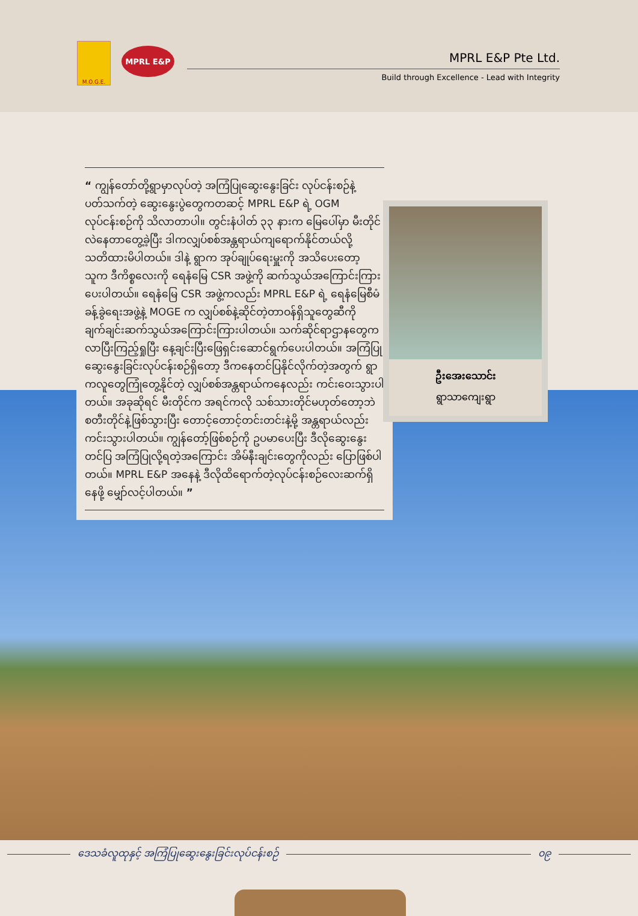M.O.G.E.
MPRL E&P
MPRL E&P Pte Ltd.
Build through Excellence - Lead with Integrity
“ ကျွန်တော်တို့ရွာမှာလုပ်တဲ့ အကြံပြုဆွေးနွေးခြင်း လုပ်ငန်းစဉ်နဲ့ပတ်သက်တဲ့ ဆွေးနွေးပွဲတွေကတဆင့် MPRL E&P ရဲ့ OGM လုပ်ငန်းစဉ်ကို သိလာတာပါ။ တွင်းနံပါတ် ၃၃ နားက မြေပေါ်မှာ မီးတိုင်လဲနေတာတွေ့ခဲ့ပြီး ဒါကလျှပ်စစ်အန္တရာယ်ကျရောက်နိုင်တယ်လို့ သတိထားမိပါတယ်။ ဒါနဲ့ ရွာက အုပ်ချုပ်ရေးမှူးကို အသိပေးတော့ သူက ဒီကိစ္စလေးကို ရေနံမြေ CSR အဖွဲ့ကို ဆက်သွယ်အကြောင်းကြားပေးပါတယ်။ ရေနံမြေ CSR အဖွဲ့ကလည်း MPRL E&P ရဲ့ ရေနံမြေစီမံခန့်ခွဲရေးအဖွဲ့နဲ့ MOGE က လျှပ်စစ်နဲ့ဆိုင်တဲ့တာဝန်ရှိသူတွေဆီကို ချက်ချင်းဆက်သွယ်အကြောင်းကြားပါတယ်။ သက်ဆိုင်ရာဌာနတွေက လာပြီးကြည့်ရှုပြီး နေ့ချင်းပြီးဖြေရှင်းဆောင်ရွက်ပေးပါတယ်။ အကြံပြုဆွေးနွေးခြင်းလုပ်ငန်းစဉ်ရှိတော့ ဒီကနေတင်ပြနိုင်လိုက်တဲ့အတွက် ရွာကလူတွေကြုံတွေ့နိုင်တဲ့ လျှပ်စစ်အန္တရာယ်ကနေလည်း ကင်းဝေးသွားပါတယ်။ အခုဆိုရင် မီးတိုင်က အရင်ကလို သစ်သားတိုင်မဟုတ်တော့ဘဲ စတီးတိုင်နဲ့ဖြစ်သွားပြီး တောင့်တောင့်တင်းတင်းနဲ့မို့ အန္တရာယ်လည်းကင်းသွားပါတယ်။ ကျွန်တော့်ဖြစ်စဉ်ကို ဥပမာပေးပြီး ဒီလိုဆွေးနွေးတင်ပြ အကြံပြုလို့ရတဲ့အကြောင်း အိမ်နီးချင်းတွေကိုလည်း ပြောဖြစ်ပါတယ်။ MPRL E&P အနေနဲ့ ဒီလိုထိရောက်တဲ့လုပ်ငန်းစဉ်လေးဆက်ရှိနေဖို့ မျှော်လင့်ပါတယ်။ ”
ဦးအေးသောင်း
ရွာသာကျေးရွာ
ဒေသခံလူထုနှင့် အကြံပြုဆွေးနွေးခြင်းလုပ်ငန်းစဉ် ၀၉